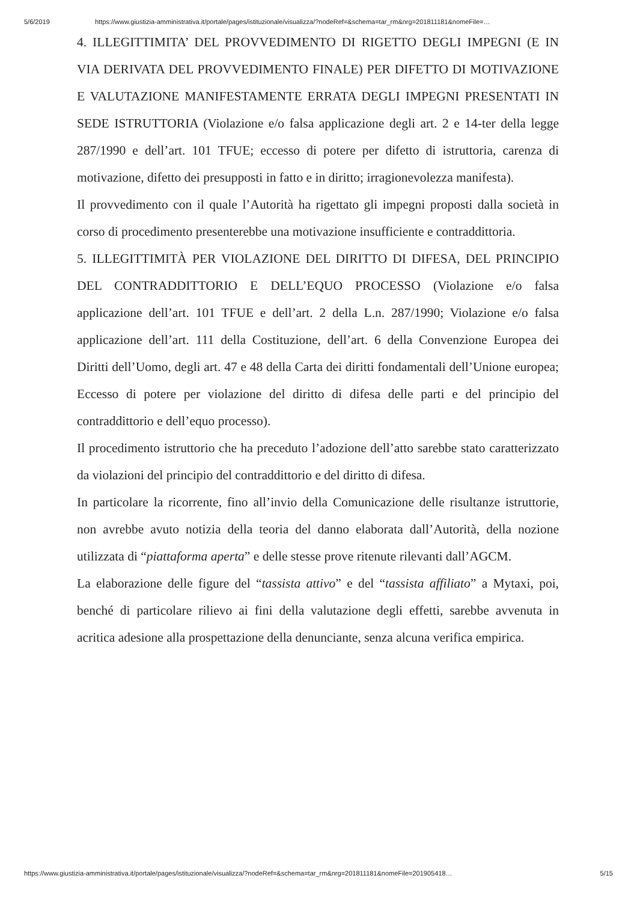5/6/2019 https://www.giustizia-amministrativa.it/portale/pages/istituzionale/visualizza/?nodeRef=&schema=tar_rm&nrg=201811181&nomeFile=…
4. ILLEGITTIMITA’ DEL PROVVEDIMENTO DI RIGETTO DEGLI IMPEGNI (E IN VIA DERIVATA DEL PROVVEDIMENTO FINALE) PER DIFETTO DI MOTIVAZIONE E VALUTAZIONE MANIFESTAMENTE ERRATA DEGLI IMPEGNI PRESENTATI IN SEDE ISTRUTTORIA (Violazione e/o falsa applicazione degli art. 2 e 14-ter della legge 287/1990 e dell’art. 101 TFUE; eccesso di potere per difetto di istruttoria, carenza di motivazione, difetto dei presupposti in fatto e in diritto; irragionevolezza manifesta).
Il provvedimento con il quale l’Autorità ha rigettato gli impegni proposti dalla società in corso di procedimento presenterebbe una motivazione insufficiente e contraddittoria.
5. ILLEGITTIMITÀ PER VIOLAZIONE DEL DIRITTO DI DIFESA, DEL PRINCIPIO DEL CONTRADDITTORIO E DELL’EQUO PROCESSO (Violazione e/o falsa applicazione dell’art. 101 TFUE e dell’art. 2 della L.n. 287/1990; Violazione e/o falsa applicazione dell’art. 111 della Costituzione, dell’art. 6 della Convenzione Europea dei Diritti dell’Uomo, degli art. 47 e 48 della Carta dei diritti fondamentali dell’Unione europea; Eccesso di potere per violazione del diritto di difesa delle parti e del principio del contraddittorio e dell’equo processo).
Il procedimento istruttorio che ha preceduto l’adozione dell’atto sarebbe stato caratterizzato da violazioni del principio del contraddittorio e del diritto di difesa.
In particolare la ricorrente, fino all’invio della Comunicazione delle risultanze istruttorie, non avrebbe avuto notizia della teoria del danno elaborata dall’Autorità, della nozione utilizzata di “piattaforma aperta” e delle stesse prove ritenute rilevanti dall’AGCM.
La elaborazione delle figure del “tassista attivo” e del “tassista affiliato” a Mytaxi, poi, benché di particolare rilievo ai fini della valutazione degli effetti, sarebbe avvenuta in acritica adesione alla prospettazione della denunciante, senza alcuna verifica empirica.
https://www.giustizia-amministrativa.it/portale/pages/istituzionale/visualizza/?nodeRef=&schema=tar_rm&nrg=201811181&nomeFile=201905418… 5/15